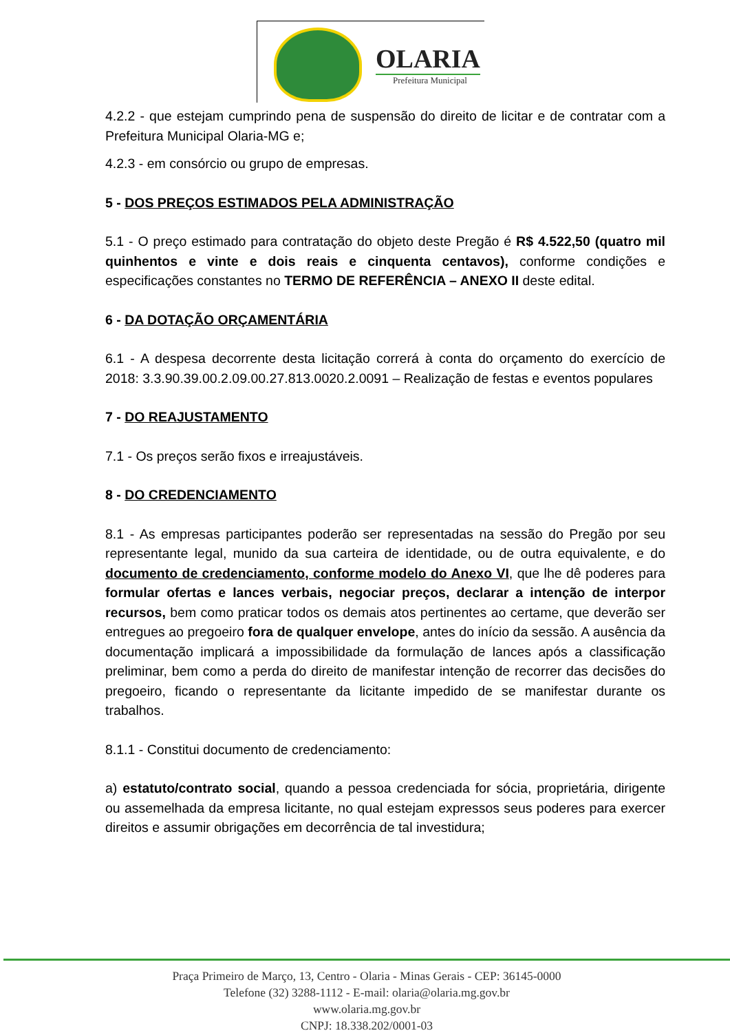OLARIA
Prefeitura Municipal
4.2.2 - que estejam cumprindo pena de suspensão do direito de licitar e de contratar com a Prefeitura Municipal Olaria-MG e;
4.2.3 - em consórcio ou grupo de empresas.
5 - DOS PREÇOS ESTIMADOS PELA ADMINISTRAÇÃO
5.1 - O preço estimado para contratação do objeto deste Pregão é R$ 4.522,50 (quatro mil quinhentos e vinte e dois reais e cinquenta centavos), conforme condições e especificações constantes no TERMO DE REFERÊNCIA – ANEXO II deste edital.
6 - DA DOTAÇÃO ORÇAMENTÁRIA
6.1 - A despesa decorrente desta licitação correrá à conta do orçamento do exercício de 2018: 3.3.90.39.00.2.09.00.27.813.0020.2.0091 – Realização de festas e eventos populares
7 - DO REAJUSTAMENTO
7.1 - Os preços serão fixos e irreajustáveis.
8 - DO CREDENCIAMENTO
8.1 - As empresas participantes poderão ser representadas na sessão do Pregão por seu representante legal, munido da sua carteira de identidade, ou de outra equivalente, e do documento de credenciamento, conforme modelo do Anexo VI, que lhe dê poderes para formular ofertas e lances verbais, negociar preços, declarar a intenção de interpor recursos, bem como praticar todos os demais atos pertinentes ao certame, que deverão ser entregues ao pregoeiro fora de qualquer envelope, antes do início da sessão. A ausência da documentação implicará a impossibilidade da formulação de lances após a classificação preliminar, bem como a perda do direito de manifestar intenção de recorrer das decisões do pregoeiro, ficando o representante da licitante impedido de se manifestar durante os trabalhos.
8.1.1 - Constitui documento de credenciamento:
a) estatuto/contrato social, quando a pessoa credenciada for sócia, proprietária, dirigente ou assemelhada da empresa licitante, no qual estejam expressos seus poderes para exercer direitos e assumir obrigações em decorrência de tal investidura;
Praça Primeiro de Março, 13, Centro - Olaria - Minas Gerais - CEP: 36145-0000
Telefone (32) 3288-1112 - E-mail: olaria@olaria.mg.gov.br
www.olaria.mg.gov.br
CNPJ: 18.338.202/0001-03